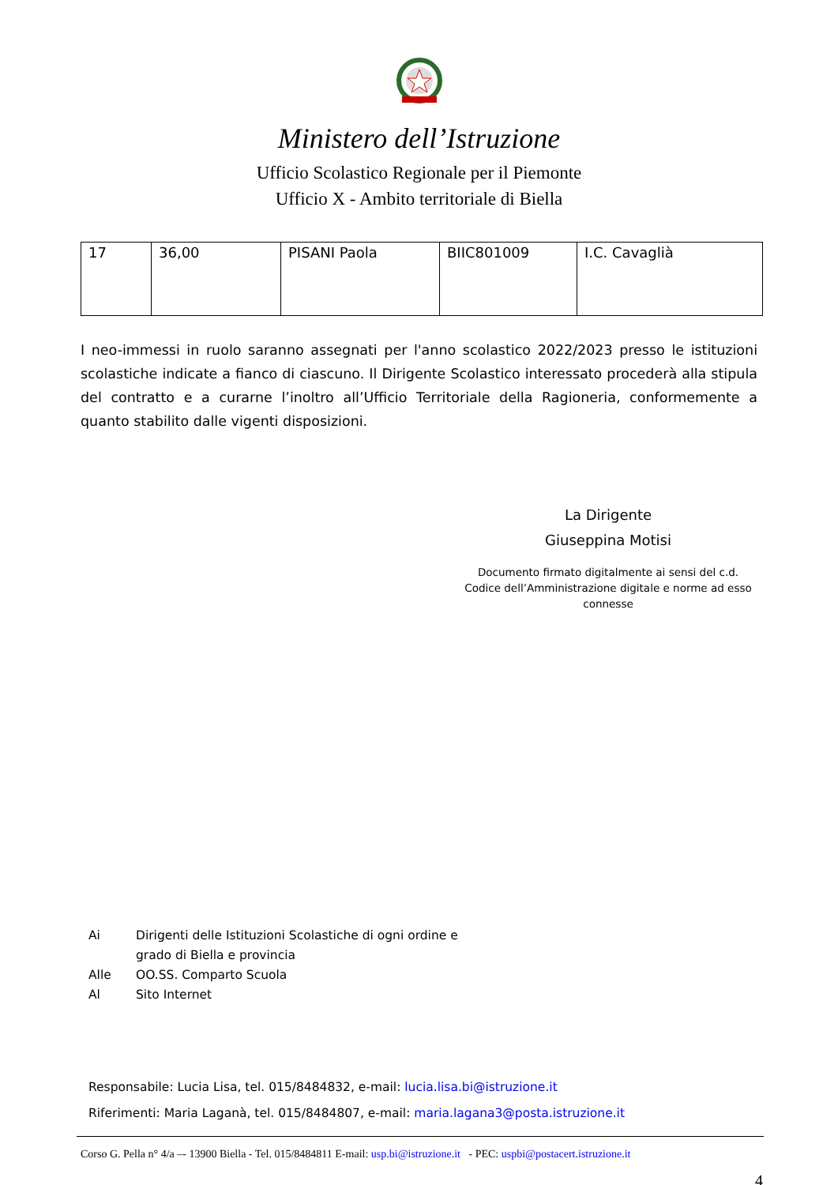Ministero dell’Istruzione
Ufficio Scolastico Regionale per il Piemonte
Ufficio X - Ambito territoriale di Biella
| 17 | 36,00 | PISANI Paola | BIIC801009 | I.C. Cavaglià |
I neo-immessi in ruolo saranno assegnati per l'anno scolastico 2022/2023 presso le istituzioni scolastiche indicate a fianco di ciascuno. Il Dirigente Scolastico interessato procederà alla stipula del contratto e a curarne l’inoltro all’Ufficio Territoriale della Ragioneria, conformemente a quanto stabilito dalle vigenti disposizioni.
La Dirigente
Giuseppina Motisi
Documento firmato digitalmente ai sensi del c.d. Codice dell’Amministrazione digitale e norme ad esso connesse
| Ai | Dirigenti delle Istituzioni Scolastiche di ogni ordine e grado di Biella e provincia |
| Alle | OO.SS. Comparto Scuola |
| Al | Sito Internet |
Responsabile: Lucia Lisa, tel. 015/8484832, e-mail: lucia.lisa.bi@istruzione.it
Riferimenti: Maria Laganà, tel. 015/8484807, e-mail: maria.lagana3@posta.istruzione.it
Corso G. Pella n° 4/a –- 13900 Biella - Tel. 015/8484811 E-mail: usp.bi@istruzione.it - PEC: uspbi@postacert.istruzione.it
4